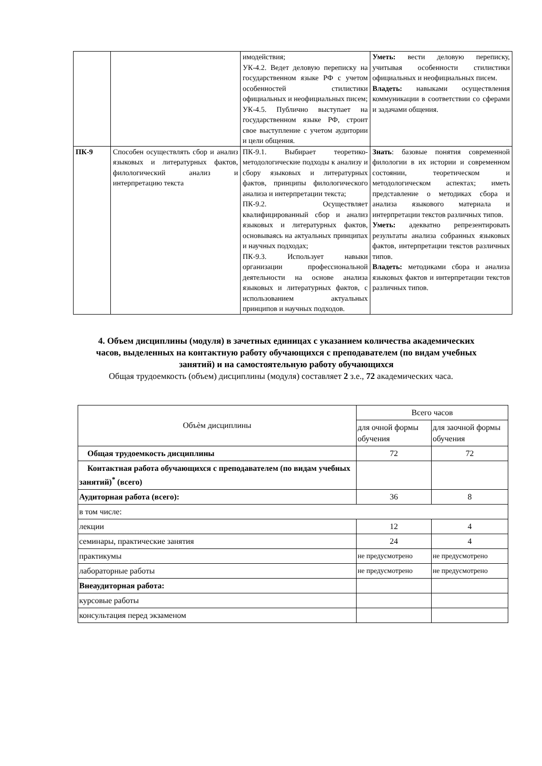| | | имодействия; УК-4.2. Ведет деловую переписку на государственном языке РФ с учетом особенностей стилистики официальных и неофициальных писем; УК-4.5. Публично выступает на государственном языке РФ, строит свое выступление с учетом аудитории и цели общения. | Уметь: вести деловую переписку, учитывая особенности стилистики официальных и неофициальных писем. Владеть: навыками осуществления коммуникации в соответствии со сферами и задачами общения. |
| ПК-9 | Способен осуществлять сбор и анализ языковых и литературных фактов, филологический анализ и интерпретацию текста | ПК-9.1. Выбирает теоретико-методологические подходы к анализу и сбору языковых и литературных фактов, принципы филологического анализа и интерпретации текста; ПК-9.2. Осуществляет квалифицированный сбор и анализ языковых и литературных фактов, основываясь на актуальных принципах и научных подходах; ПК-9.3. Использует навыки организации профессиональной деятельности на основе анализа языковых и литературных фактов, с использованием актуальных принципов и научных подходов. | Знать : базовые понятия современной филологии в их истории и современном состоянии, теоретическом и методологическом аспектах; иметь представление о методиках сбора и анализа языкового материала и интерпретации текстов различных типов. Уметь: адекватно репрезентировать результаты анализа собранных языковых фактов, интерпретации текстов различных типов. Владеть: методиками сбора и анализа языковых фактов и интерпретации текстов различных типов. |
4. Объем дисциплины (модуля) в зачетных единицах с указанием количества академических часов, выделенных на контактную работу обучающихся с преподавателем (по видам учебных занятий) и на самостоятельную работу обучающихся
Общая трудоемкость (объем) дисциплины (модуля) составляет 2 з.е., 72 академических часа.
| Объѐм дисциплины | Всего часов | |
| | для очной формы обучения | для заочной формы обучения |
| Общая трудоемкость дисциплины | 72 | 72 |
| Контактная работа обучающихся с преподавателем (по видам учебных занятий)<sup>*</sup> (всего) | | |
| Аудиторная работа (всего): | 36 | 8 |
| в том числе: | | |
| лекции | 12 | 4 |
| семинары, практические занятия | 24 | 4 |
| практикумы | не предусмотрено | не предусмотрено |
| лабораторные работы | не предусмотрено | не предусмотрено |
| Внеаудиторная работа: | | |
| курсовые работы | | |
| консультация перед экзаменом | | |